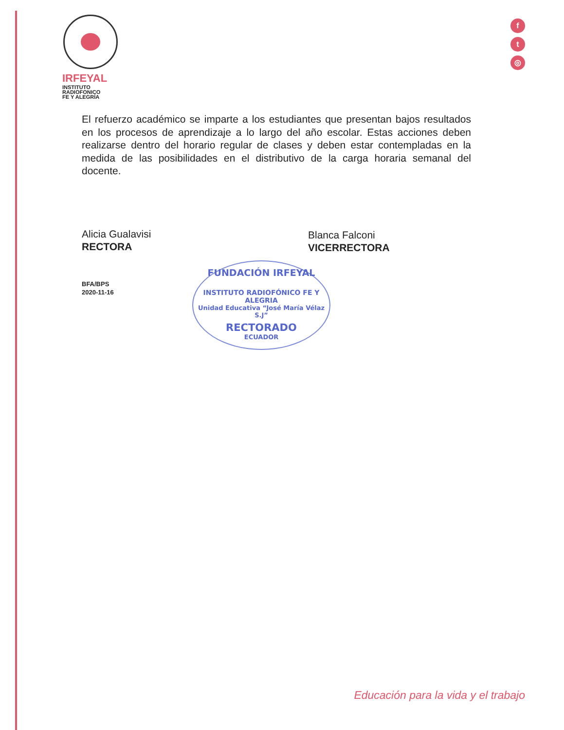IRFEYAL
INSTITUTO
RADIOFONICO
FE Y ALEGRÍA
f
t
◎
El refuerzo académico se imparte a los estudiantes que presentan bajos resultados en los procesos de aprendizaje a lo largo del año escolar. Estas acciones deben realizarse dentro del horario regular de clases y deben estar contempladas en la medida de las posibilidades en el distributivo de la carga horaria semanal del docente.
Alicia Gualavisi
RECTORA
Blanca Falconi
VICERRECTORA
BFA/BPS
2020-11-16
FUNDACIÓN IRFEYAL
INSTITUTO RADIOFÓNICO FE Y ALEGRIA
Unidad Educativa “José María Vélaz S.J”
RECTORADO
ECUADOR
Educación para la vida y el trabajo